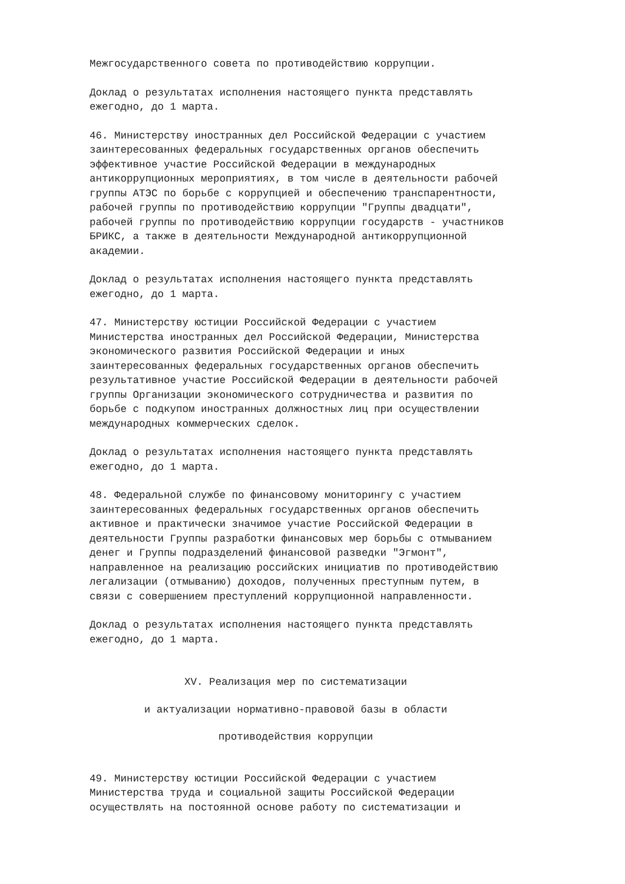Межгосударственного совета по противодействию коррупции.
Доклад о результатах исполнения настоящего пункта представлять ежегодно, до 1 марта.
46. Министерству иностранных дел Российской Федерации с участием заинтересованных федеральных государственных органов обеспечить эффективное участие Российской Федерации в международных антикоррупционных мероприятиях, в том числе в деятельности рабочей группы АТЭС по борьбе с коррупцией и обеспечению транспарентности, рабочей группы по противодействию коррупции "Группы двадцати", рабочей группы по противодействию коррупции государств - участников БРИКС, а также в деятельности Международной антикоррупционной академии.
Доклад о результатах исполнения настоящего пункта представлять ежегодно, до 1 марта.
47. Министерству юстиции Российской Федерации с участием Министерства иностранных дел Российской Федерации, Министерства экономического развития Российской Федерации и иных заинтересованных федеральных государственных органов обеспечить результативное участие Российской Федерации в деятельности рабочей группы Организации экономического сотрудничества и развития по борьбе с подкупом иностранных должностных лиц при осуществлении международных коммерческих сделок.
Доклад о результатах исполнения настоящего пункта представлять ежегодно, до 1 марта.
48. Федеральной службе по финансовому мониторингу с участием заинтересованных федеральных государственных органов обеспечить активное и практически значимое участие Российской Федерации в деятельности Группы разработки финансовых мер борьбы с отмыванием денег и Группы подразделений финансовой разведки "Эгмонт", направленное на реализацию российских инициатив по противодействию легализации (отмыванию) доходов, полученных преступным путем, в связи с совершением преступлений коррупционной направленности.
Доклад о результатах исполнения настоящего пункта представлять ежегодно, до 1 марта.
XV. Реализация мер по систематизации
и актуализации нормативно-правовой базы в области
противодействия коррупции
49. Министерству юстиции Российской Федерации с участием Министерства труда и социальной защиты Российской Федерации осуществлять на постоянной основе работу по систематизации и